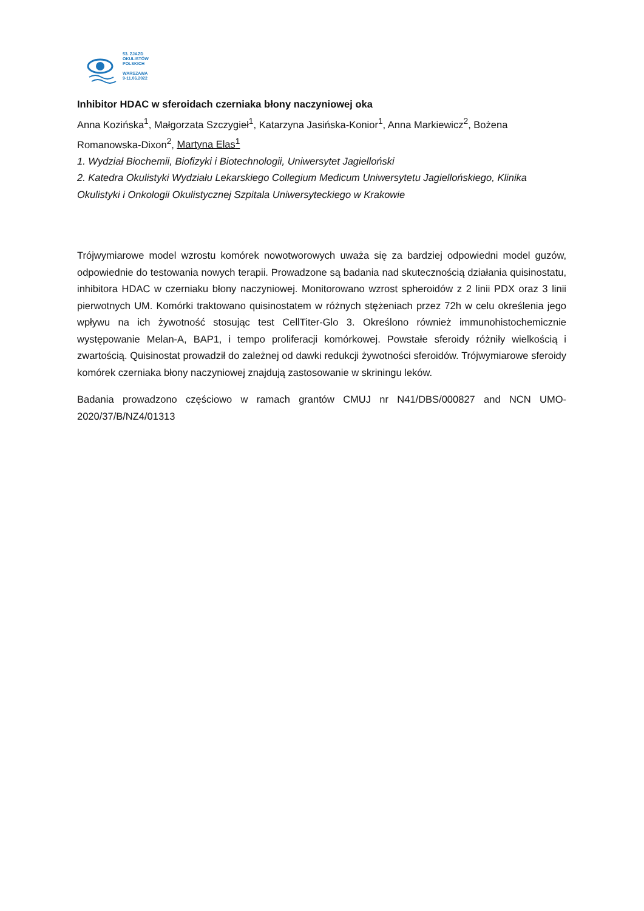53. ZJAZD
OKULISTÓW
POLSKICH
WARSZAWA
9-11.06.2022
Inhibitor HDAC w sferoidach czerniaka błony naczyniowej oka
Anna Kozińska<sup>1</sup>, Małgorzata Szczygieł<sup>1</sup>, Katarzyna Jasińska-Konior<sup>1</sup>, Anna Markiewicz<sup>2</sup>, Bożena Romanowska-Dixon<sup>2</sup>, Martyna Elas<sup>1</sup>
1. Wydział Biochemii, Biofizyki i Biotechnologii, Uniwersytet Jagielloński
2. Katedra Okulistyki Wydziału Lekarskiego Collegium Medicum Uniwersytetu Jagiellońskiego, Klinika Okulistyki i Onkologii Okulistycznej Szpitala Uniwersyteckiego w Krakowie
Trójwymiarowe model wzrostu komórek nowotworowych uważa się za bardziej odpowiedni model guzów, odpowiednie do testowania nowych terapii. Prowadzone są badania nad skutecznością działania quisinostatu, inhibitora HDAC w czerniaku błony naczyniowej. Monitorowano wzrost spheroidów z 2 linii PDX oraz 3 linii pierwotnych UM. Komórki traktowano quisinostatem w różnych stężeniach przez 72h w celu określenia jego wpływu na ich żywotność stosując test CellTiter-Glo 3. Określono również immunohistochemicznie występowanie Melan-A, BAP1, i tempo proliferacji komórkowej. Powstałe sferoidy różniły wielkością i zwartością. Quisinostat prowadził do zależnej od dawki redukcji żywotności sferoidów. Trójwymiarowe sferoidy komórek czerniaka błony naczyniowej znajdują zastosowanie w skriningu leków.
Badania prowadzono częściowo w ramach grantów CMUJ nr N41/DBS/000827 and NCN UMO-2020/37/B/NZ4/01313